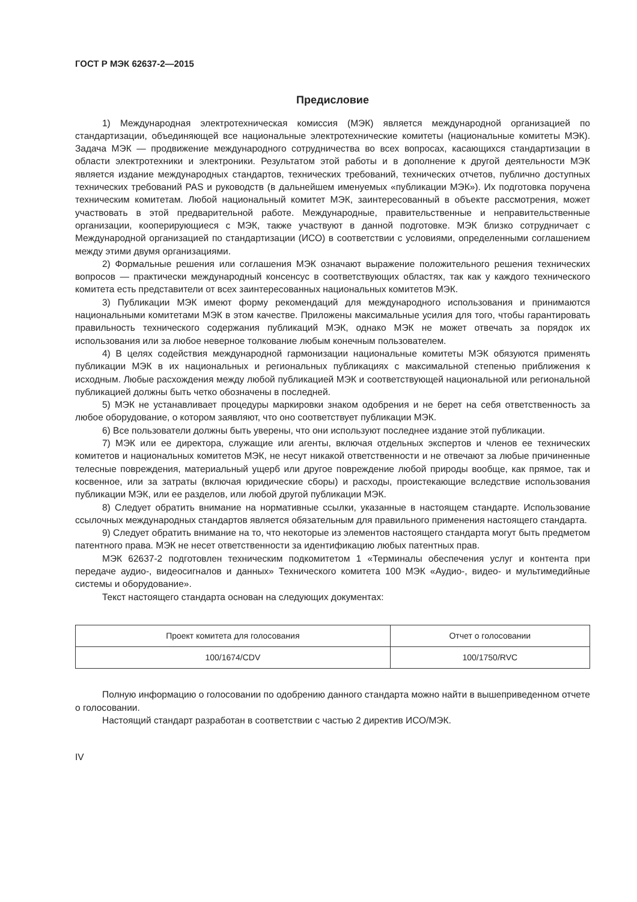ГОСТ Р МЭК 62637-2—2015
Предисловие
1) Международная электротехническая комиссия (МЭК) является международной организацией по стандартизации, объединяющей все национальные электротехнические комитеты (национальные комитеты МЭК). Задача МЭК — продвижение международного сотрудничества во всех вопросах, касающихся стандартизации в области электротехники и электроники. Результатом этой работы и в дополнение к другой деятельности МЭК является издание международных стандартов, технических требований, технических отчетов, публично доступных технических требований PAS и руководств (в дальнейшем именуемых «публикации МЭК»). Их подготовка поручена техническим комитетам. Любой национальный комитет МЭК, заинтересованный в объекте рассмотрения, может участвовать в этой предварительной работе. Международные, правительственные и неправительственные организации, кооперирующиеся с МЭК, также участвуют в данной подготовке. МЭК близко сотрудничает с Международной организацией по стандартизации (ИСО) в соответствии с условиями, определенными соглашением между этими двумя организациями.
2) Формальные решения или соглашения МЭК означают выражение положительного решения технических вопросов — практически международный консенсус в соответствующих областях, так как у каждого технического комитета есть представители от всех заинтересованных национальных комитетов МЭК.
3) Публикации МЭК имеют форму рекомендаций для международного использования и принимаются национальными комитетами МЭК в этом качестве. Приложены максимальные усилия для того, чтобы гарантировать правильность технического содержания публикаций МЭК, однако МЭК не может отвечать за порядок их использования или за любое неверное толкование любым конечным пользователем.
4) В целях содействия международной гармонизации национальные комитеты МЭК обязуются применять публикации МЭК в их национальных и региональных публикациях с максимальной степенью приближения к исходным. Любые расхождения между любой публикацией МЭК и соответствующей национальной или региональной публикацией должны быть четко обозначены в последней.
5) МЭК не устанавливает процедуры маркировки знаком одобрения и не берет на себя ответственность за любое оборудование, о котором заявляют, что оно соответствует публикации МЭК.
6) Все пользователи должны быть уверены, что они используют последнее издание этой публикации.
7) МЭК или ее директора, служащие или агенты, включая отдельных экспертов и членов ее технических комитетов и национальных комитетов МЭК, не несут никакой ответственности и не отвечают за любые причиненные телесные повреждения, материальный ущерб или другое повреждение любой природы вообще, как прямое, так и косвенное, или за затраты (включая юридические сборы) и расходы, проистекающие вследствие использования публикации МЭК, или ее разделов, или любой другой публикации МЭК.
8) Следует обратить внимание на нормативные ссылки, указанные в настоящем стандарте. Использование ссылочных международных стандартов является обязательным для правильного применения настоящего стандарта.
9) Следует обратить внимание на то, что некоторые из элементов настоящего стандарта могут быть предметом патентного права. МЭК не несет ответственности за идентификацию любых патентных прав.
МЭК 62637-2 подготовлен техническим подкомитетом 1 «Терминалы обеспечения услуг и контента при передаче аудио-, видеосигналов и данных» Технического комитета 100 МЭК «Аудио-, видео- и мультимедийные системы и оборудование».
Текст настоящего стандарта основан на следующих документах:
| Проект комитета для голосования | Отчет о голосовании |
| --- | --- |
| 100/1674/CDV | 100/1750/RVC |
Полную информацию о голосовании по одобрению данного стандарта можно найти в вышеприведенном отчете о голосовании.
Настоящий стандарт разработан в соответствии с частью 2 директив ИСО/МЭК.
IV